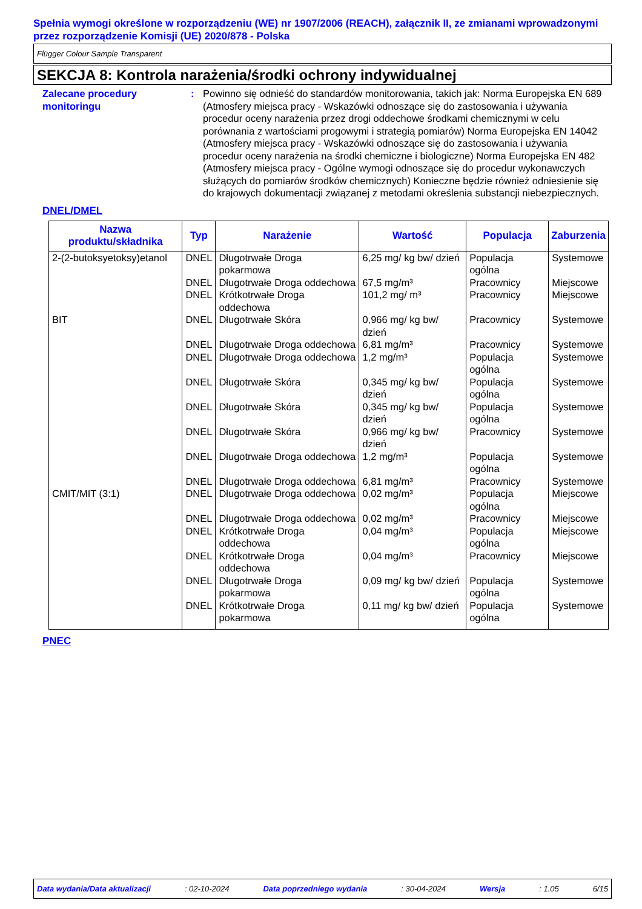Spełnia wymogi określone w rozporządzeniu (WE) nr 1907/2006 (REACH), załącznik II, ze zmianami wprowadzonymi przez rozporządzenie Komisji (UE) 2020/878 - Polska
Flügger Colour Sample Transparent
SEKCJA 8: Kontrola narażenia/środki ochrony indywidualnej
Zalecane procedury monitoringu
: Powinno się odnieść do standardów monitorowania, takich jak: Norma Europejska EN 689 (Atmosfery miejsca pracy - Wskazówki odnoszące się do zastosowania i używania procedur oceny narażenia przez drogi oddechowe środkami chemicznymi w celu porównania z wartościami progowymi i strategią pomiarów) Norma Europejska EN 14042 (Atmosfery miejsca pracy - Wskazówki odnoszące się do zastosowania i używania procedur oceny narażenia na środki chemiczne i biologiczne) Norma Europejska EN 482 (Atmosfery miejsca pracy - Ogólne wymogi odnoszące się do procedur wykonawczych służących do pomiarów środków chemicznych) Konieczne będzie również odniesienie się do krajowych dokumentacji związanej z metodami określenia substancji niebezpiecznych.
DNEL/DMEL
| Nazwa produktu/składnika | Typ | Narażenie | Wartość | Populacja | Zaburzenia |
| --- | --- | --- | --- | --- | --- |
| 2-(2-butoksyetoksy)etanol | DNEL | Długotrwałe Droga pokarmowa | 6,25 mg/ kg bw/ dzień | Populacja ogólna | Systemowe |
| | DNEL | Długotrwałe Droga oddechowa | 67,5 mg/m³ | Pracownicy | Miejscowe |
| | DNEL | Krótkotrwałe Droga oddechowa | 101,2 mg/ m³ | Pracownicy | Miejscowe |
| BIT | DNEL | Długotrwałe Skóra | 0,966 mg/ kg bw/ dzień | Pracownicy | Systemowe |
| | DNEL | Długotrwałe Droga oddechowa | 6,81 mg/m³ | Pracownicy | Systemowe |
| | DNEL | Długotrwałe Droga oddechowa | 1,2 mg/m³ | Populacja ogólna | Systemowe |
| | DNEL | Długotrwałe Skóra | 0,345 mg/ kg bw/ dzień | Populacja ogólna | Systemowe |
| | DNEL | Długotrwałe Skóra | 0,345 mg/ kg bw/ dzień | Populacja ogólna | Systemowe |
| | DNEL | Długotrwałe Skóra | 0,966 mg/ kg bw/ dzień | Pracownicy | Systemowe |
| | DNEL | Długotrwałe Droga oddechowa | 1,2 mg/m³ | Populacja ogólna | Systemowe |
| | DNEL | Długotrwałe Droga oddechowa | 6,81 mg/m³ | Pracownicy | Systemowe |
| CMIT/MIT (3:1) | DNEL | Długotrwałe Droga oddechowa | 0,02 mg/m³ | Populacja ogólna | Miejscowe |
| | DNEL | Długotrwałe Droga oddechowa | 0,02 mg/m³ | Pracownicy | Miejscowe |
| | DNEL | Krótkotrwałe Droga oddechowa | 0,04 mg/m³ | Populacja ogólna | Miejscowe |
| | DNEL | Krótkotrwałe Droga oddechowa | 0,04 mg/m³ | Pracownicy | Miejscowe |
| | DNEL | Długotrwałe Droga pokarmowa | 0,09 mg/ kg bw/ dzień | Populacja ogólna | Systemowe |
| | DNEL | Krótkotrwałe Droga pokarmowa | 0,11 mg/ kg bw/ dzień | Populacja ogólna | Systemowe |
PNEC
Data wydania/Data aktualizacji: 02-10-2024 Data poprzedniego wydania: 30-04-2024 Wersja: 1.05 6/15